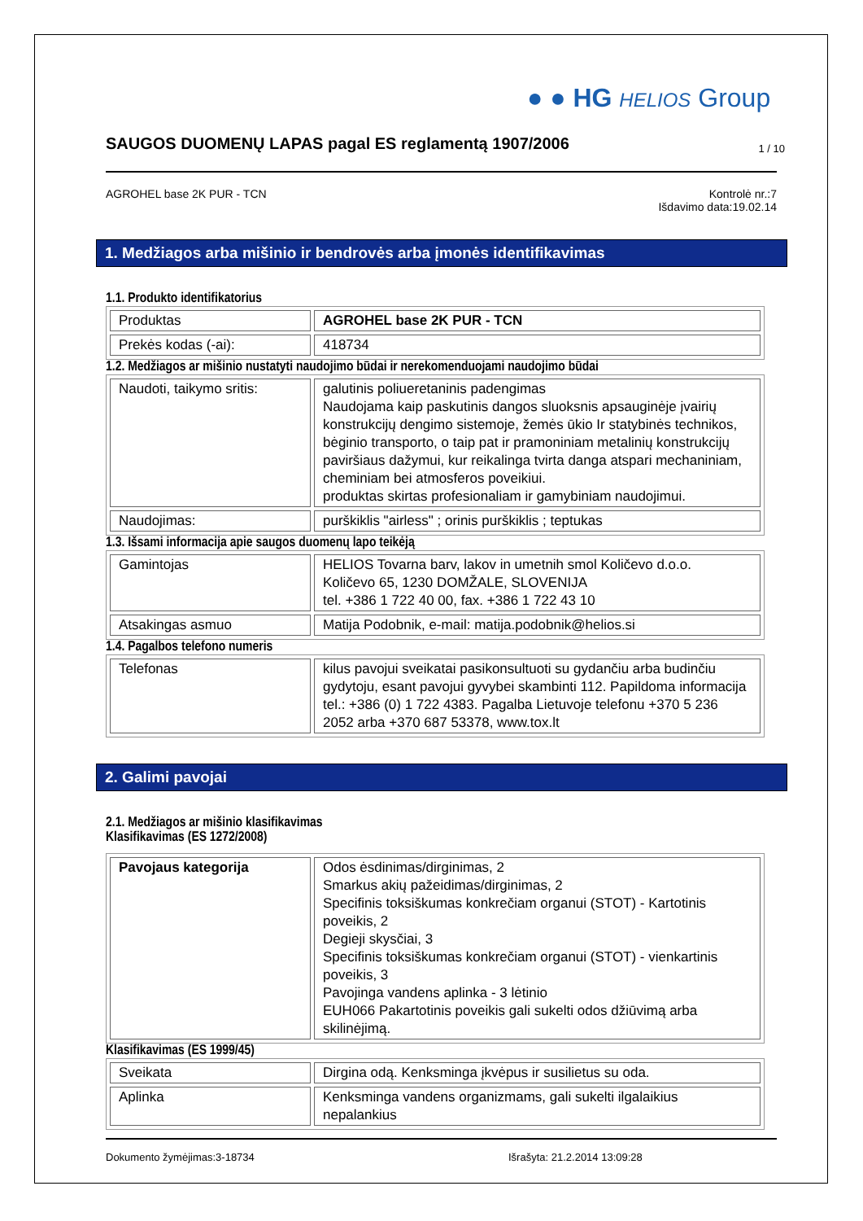● ● HG HELIOS Group
SAUGOS DUOMENŲ LAPAS pagal ES reglamentą 1907/2006 1 / 10
AGROHEL base 2K PUR - TCN Kontrolė nr.:7
Išdavimo data:19.02.14
1. Medžiagos arba mišinio ir bendrovės arba įmonės identifikavimas
1.1. Produkto identifikatorius
| Produktas | AGROHEL base 2K PUR - TCN |
| Prekės kodas (-ai): | 418734 |
1.2. Medžiagos ar mišinio nustatyti naudojimo būdai ir nerekomenduojami naudojimo būdai
| Naudoti, taikymo sritis: | galutinis poliueretaninis padengimas Naudojama kaip paskutinis dangos sluoksnis apsauginėje įvairių konstrukcijų dengimo sistemoje, žemės ūkio Ir statybinės technikos, bėginio transporto, o taip pat ir pramoniniam metalinių konstrukcijų paviršiaus dažymui, kur reikalinga tvirta danga atspari mechaniniam, cheminiam bei atmosferos poveikiui. produktas skirtas profesionaliam ir gamybiniam naudojimui. |
| Naudojimas: | purškiklis "airless" ; orinis purškiklis ; teptukas |
1.3. Išsami informacija apie saugos duomenų lapo teikėją
| Gamintojas | HELIOS Tovarna barv, lakov in umetnih smol Količevo d.o.o. Količevo 65, 1230 DOMŽALE, SLOVENIJA tel. +386 1 722 40 00, fax. +386 1 722 43 10 |
| Atsakingas asmuo | Matija Podobnik, e-mail: matija.podobnik@helios.si |
1.4. Pagalbos telefono numeris
| Telefonas | kilus pavojui sveikatai pasikonsultuoti su gydančiu arba budinčiu gydytoju, esant pavojui gyvybei skambinti 112. Papildoma informacija tel.: +386 (0) 1 722 4383. Pagalba Lietuvoje telefonu +370 5 236 2052 arba +370 687 53378, www.tox.lt |
2. Galimi pavojai
2.1. Medžiagos ar mišinio klasifikavimas
Klasifikavimas (ES 1272/2008)
| Pavojaus kategorija | Odos ėsdinimas/dirginimas, 2 Smarkus akių pažeidimas/dirginimas, 2 Specifinis toksiškumas konkrečiam organui (STOT) - Kartotinis poveikis, 2 Degieji skysčiai, 3 Specifinis toksiškumas konkrečiam organui (STOT) - vienkartinis poveikis, 3 Pavojinga vandens aplinka - 3 lėtinio EUH066 Pakartotinis poveikis gali sukelti odos džiūvimą arba skilinėjimą. |
Klasifikavimas (ES 1999/45)
| Sveikata | Dirgina odą. Kenksminga įkvėpus ir susilietus su oda. |
| Aplinka | Kenksminga vandens organizmams, gali sukelti ilgalaikius nepalankius |
Dokumento žymėjimas:3-18734 Išrašyta: 21.2.2014 13:09:28